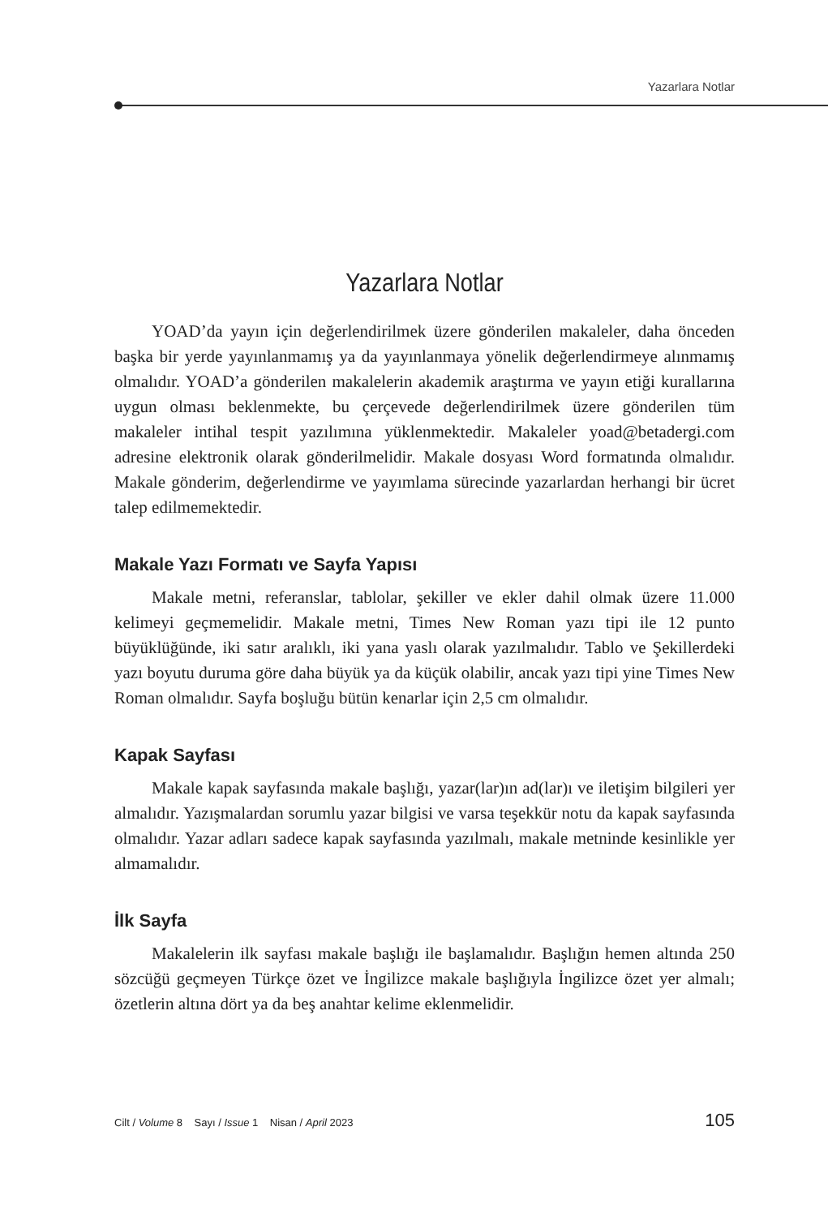Yazarlara Notlar
Yazarlara Notlar
YOAD’da yayın için değerlendirilmek üzere gönderilen makaleler, daha önceden başka bir yerde yayınlanmamış ya da yayınlanmaya yönelik değerlendirmeye alınmamış olmalıdır. YOAD’a gönderilen makalelerin akademik araştırma ve yayın etiği kurallarına uygun olması beklenmekte, bu çerçevede değerlendirilmek üzere gönderilen tüm makaleler intihal tespit yazılımına yüklenmektedir. Makaleler yoad@betadergi.com adresine elektronik olarak gönderilmelidir. Makale dosyası Word formatında olmalıdır. Makale gönderim, değerlendirme ve yayımlama sürecinde yazarlardan herhangi bir ücret talep edilmemektedir.
Makale Yazı Formatı ve Sayfa Yapısı
Makale metni, referanslar, tablolar, şekiller ve ekler dahil olmak üzere 11.000 kelimeyi geçmemelidir. Makale metni, Times New Roman yazı tipi ile 12 punto büyüklüğünde, iki satır aralıklı, iki yana yaslı olarak yazılmalıdır. Tablo ve Şekillerdeki yazı boyutu duruma göre daha büyük ya da küçük olabilir, ancak yazı tipi yine Times New Roman olmalıdır. Sayfa boşluğu bütün kenarlar için 2,5 cm olmalıdır.
Kapak Sayfası
Makale kapak sayfasında makale başlığı, yazar(lar)ın ad(lar)ı ve iletişim bilgileri yer almalıdır. Yazışmalardan sorumlu yazar bilgisi ve varsa teşekkür notu da kapak sayfasında olmalıdır. Yazar adları sadece kapak sayfasında yazılmalı, makale metninde kesinlikle yer almamalıdır.
İlk Sayfa
Makalelerin ilk sayfası makale başlığı ile başlamalıdır. Başlığın hemen altında 250 sözcüğü geçmeyen Türkçe özet ve İngilizce makale başlığıyla İngilizce özet yer almalı; özetlerin altına dört ya da beş anahtar kelime eklenmelidir.
Cilt / Volume 8 Sayı / Issue 1 Nisan / April 2023 105